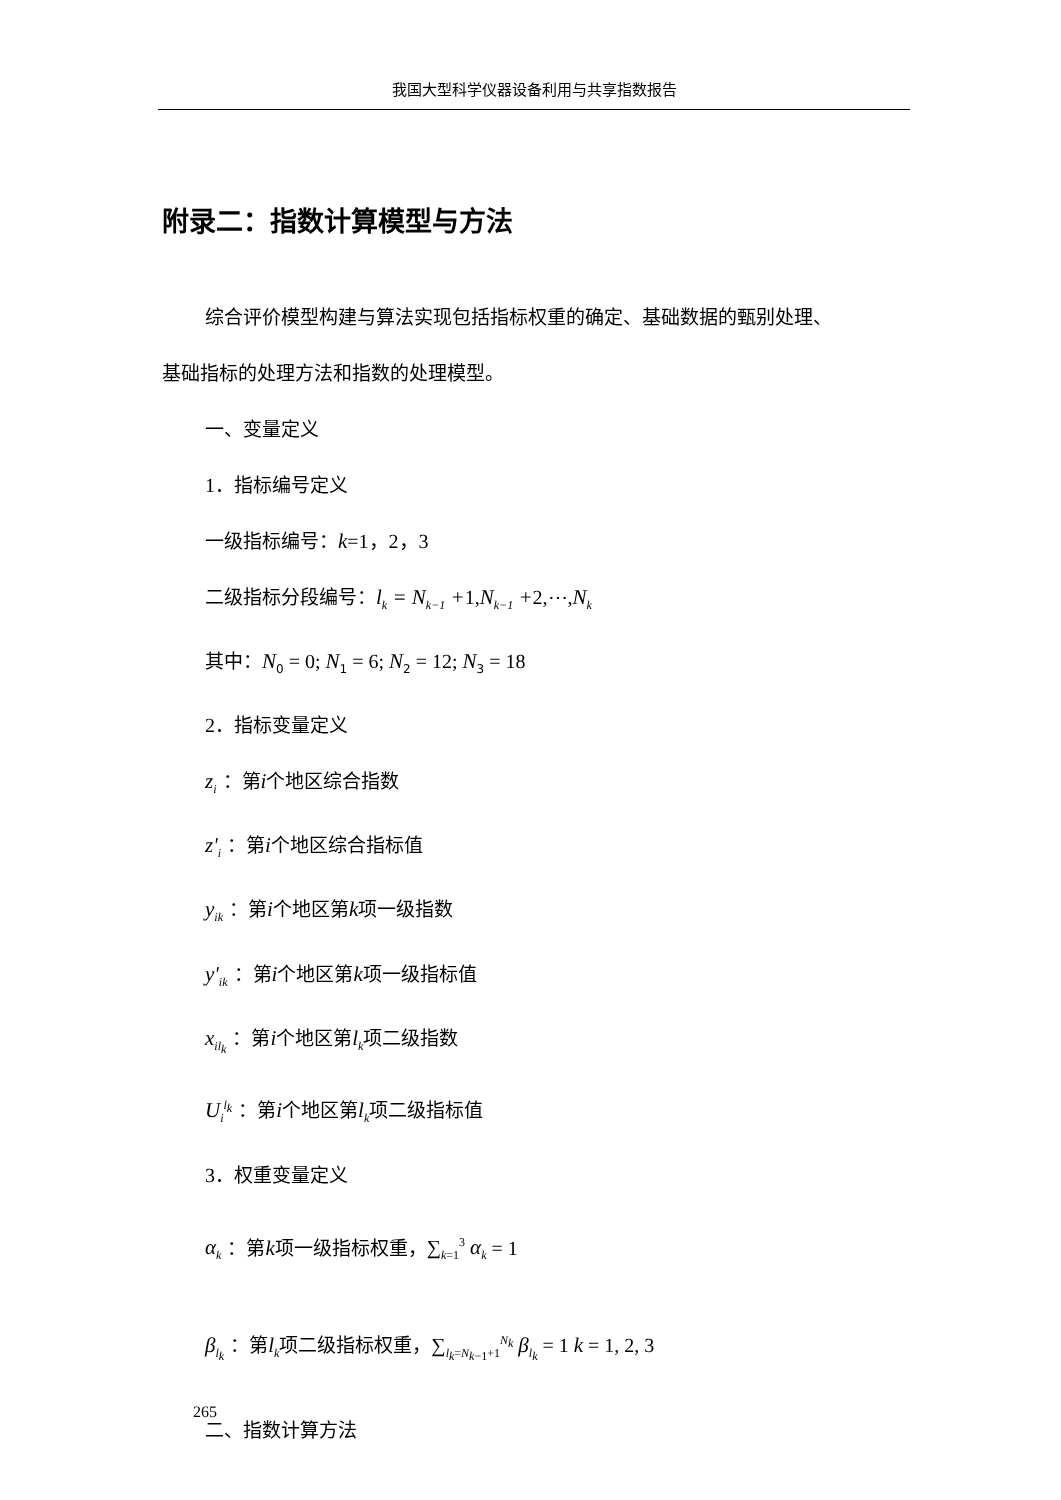我国大型科学仪器设备利用与共享指数报告
附录二：指数计算模型与方法
综合评价模型构建与算法实现包括指标权重的确定、基础数据的甄别处理、
基础指标的处理方法和指数的处理模型。
一、变量定义
1．指标编号定义
一级指标编号：k=1，2，3
二级指标分段编号：l<sub>k</sub> = N<sub>k−1</sub> +1, N<sub>k−1</sub> +2,⋯, N<sub>k</sub>
其中：N<sub>0</sub> = 0; N<sub>1</sub> = 6; N<sub>2</sub> = 12; N<sub>3</sub> = 18
2．指标变量定义
z<sub>i</sub> ：第i个地区综合指数
z'<sub>i</sub> ：第i个地区综合指标值
y<sub>ik</sub> ：第i个地区第k项一级指数
y'<sub>ik</sub> ：第i个地区第k项一级指标值
x<sub>il<sub>k</sub></sub> ：第i个地区第l<sub>k</sub>项二级指数
U<sub>i</sub><sup>l<sub>k</sub></sup> ：第i个地区第l<sub>k</sub>项二级指标值
3．权重变量定义
α<sub>k</sub> ：第k项一级指标权重，∑<sub>k=1</sub><sup>3</sup> α<sub>k</sub> = 1
β<sub>l<sub>k</sub></sub> ：第l<sub>k</sub>项二级指标权重，∑<sub>l<sub>k</sub>=N<sub>k−1</sub>+1</sub><sup>N<sub>k</sub></sup> β<sub>l<sub>k</sub></sub> = 1 k = 1, 2, 3
二、指数计算方法
265